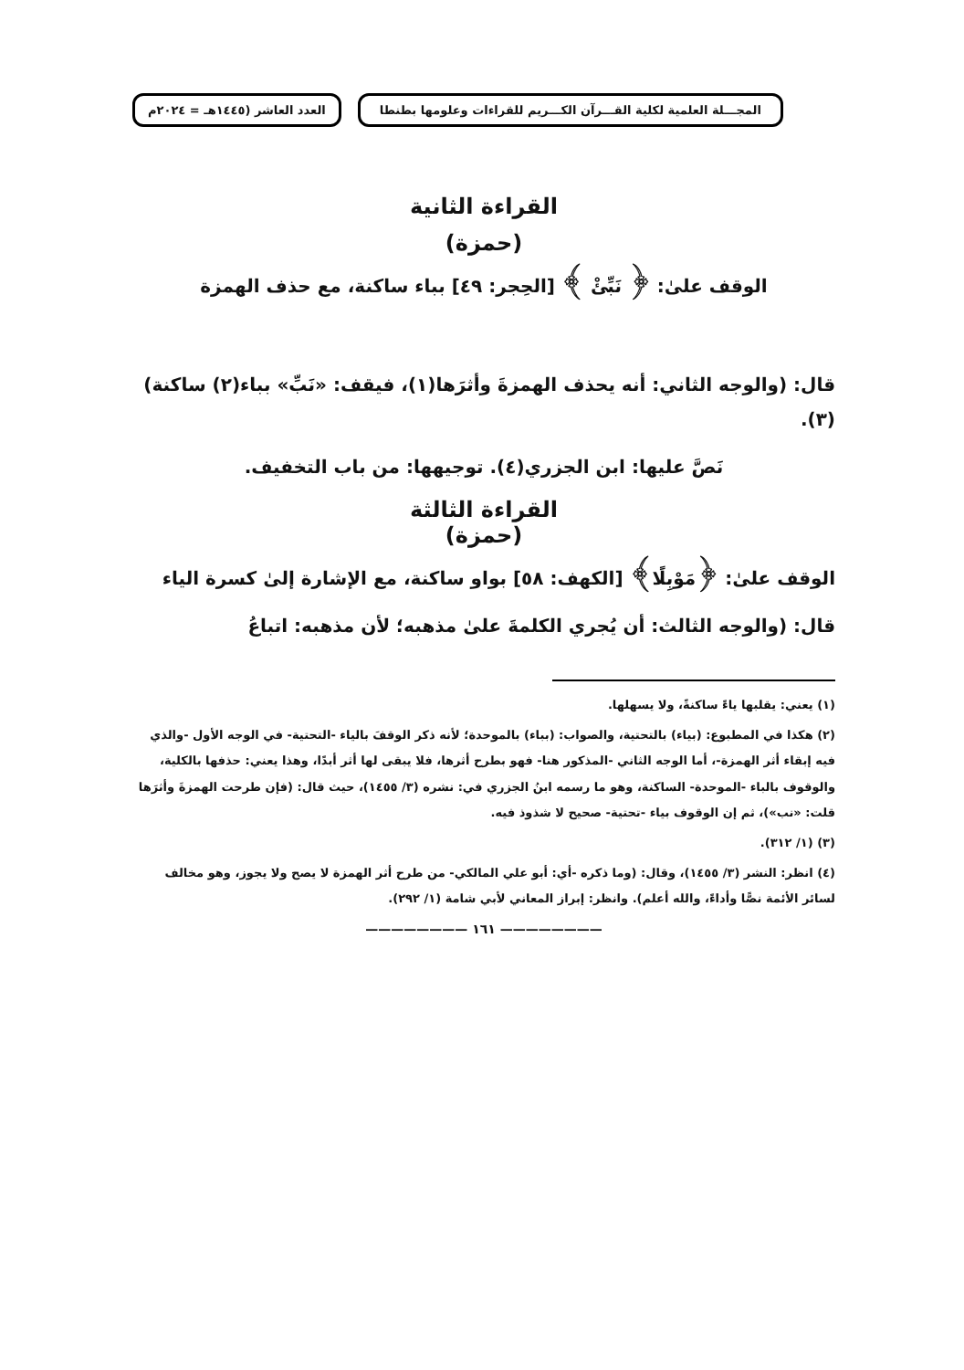المجـــلة العلمية لكلية القـــرآن الكـــريم للقراءات وعلومها بطنطا
العدد العاشر (١٤٤٥هـ = ٢٠٢٤م
القراءة الثانية
(حمزة)
الوقف علىٰ: ﴿ نَبِّئْ ﴾ [الحِجر: ٤٩] بباء ساكنة، مع حذف الهمزة
قال: (والوجه الثاني: أنه يحذف الهمزةَ وأثرَها(١)، فيقف: «نَبِّ» بباء(٢) ساكنة)(٣).
نَصَّ عليها: ابن الجزري(٤). توجيهها: من باب التخفيف.
القراءة الثالثة
(حمزة)
الوقف علىٰ: ﴿مَوْبِلًا﴾ [الكهف: ٥٨] بواو ساكنة، مع الإشارة إلىٰ كسرة الياء
قال: (والوجه الثالث: أن يُجري الكلمةَ علىٰ مذهبه؛ لأن مذهبه: اتباعُ
(١) يعني: يقلبها ياءً ساكنةً، ولا يسهلها.
(٢) هكذا في المطبوع: (بياء) بالتحتية، والصواب: (بباء) بالموحدة؛ لأنه ذكر الوقفَ بالياء -التحتية- في الوجه الأول -والذي فيه إبقاء أثر الهمزة-، أما الوجه الثاني -المذكور هنا- فهو بطرح أثرها، فلا يبقى لها أثر أبدًا، وهذا يعني: حذفها بالكلية، والوقوف بالباء -الموحدة- الساكنة، وهو ما رسمه ابنُ الجزري في: نشره (٣/ ١٤٥٥)، حيث قال: (فإن طرحت الهمزةَ وأثرَها قلت: «نب»)، ثم إن الوقوف بياء -تحتية- صحيح لا شذوذ فيه.
(٣) (١/ ٣١٢).
(٤) انظر: النشر (٣/ ١٤٥٥)، وقال: (وما ذكره -أي: أبو علي المالكي- من طرح أثر الهمزة لا يصح ولا يجوز، وهو مخالف لسائر الأئمة نصًّا وأداءً، والله أعلم). وانظر: إبراز المعاني لأبي شامة (١/ ٢٩٢).
———————— ١٦١ ————————